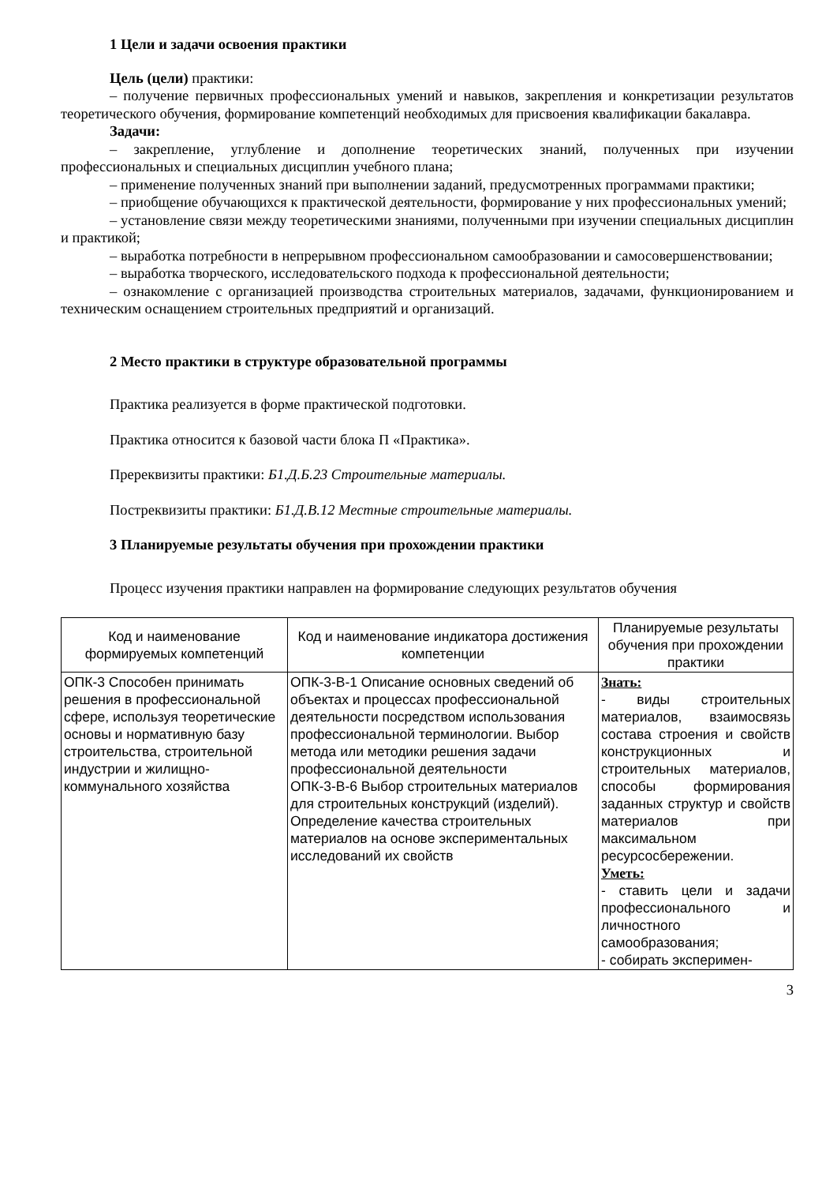1 Цели и задачи освоения практики
Цель (цели) практики:
– получение первичных профессиональных умений и навыков, закрепления и конкретизации результатов теоретического обучения, формирование компетенций необходимых для присвоения квалификации бакалавра.
Задачи:
– закрепление, углубление и дополнение теоретических знаний, полученных при изучении профессиональных и специальных дисциплин учебного плана;
– применение полученных знаний при выполнении заданий, предусмотренных программами практики;
– приобщение обучающихся к практической деятельности, формирование у них профессиональных умений;
– установление связи между теоретическими знаниями, полученными при изучении специальных дисциплин и практикой;
– выработка потребности в непрерывном профессиональном самообразовании и самосовершенствовании;
– выработка творческого, исследовательского подхода к профессиональной деятельности;
– ознакомление с организацией производства строительных материалов, задачами, функционированием и техническим оснащением строительных предприятий и организаций.
2 Место практики в структуре образовательной программы
Практика реализуется в форме практической подготовки.
Практика относится к базовой части блока П «Практика».
Пререквизиты практики: Б1.Д.Б.23 Строительные материалы.
Постреквизиты практики: Б1.Д.В.12 Местные строительные материалы.
3 Планируемые результаты обучения при прохождении практики
Процесс изучения практики направлен на формирование следующих результатов обучения
| Код и наименование формируемых компетенций | Код и наименование индикатора достижения компетенции | Планируемые результаты обучения при прохождении практики |
| --- | --- | --- |
| ОПК-3 Способен принимать решения в профессиональной сфере, используя теоретические основы и нормативную базу строительства, строительной индустрии и жилищно-коммунального хозяйства | ОПК-3-В-1 Описание основных сведений об объектах и процессах профессиональной деятельности посредством использования профессиональной терминологии. Выбор метода или методики решения задачи профессиональной деятельности ОПК-3-В-6 Выбор строительных материалов для строительных конструкций (изделий). Определение качества строительных материалов на основе экспериментальных исследований их свойств | Знать: - виды строительных материалов, взаимосвязь состава строения и свойств конструкционных и строительных материалов, способы формирования заданных структур и свойств материалов при максимальном ресурсосбережении. Уметь: - ставить цели и задачи профессионального и личностного самообразования; - собирать эксперимен- |
3